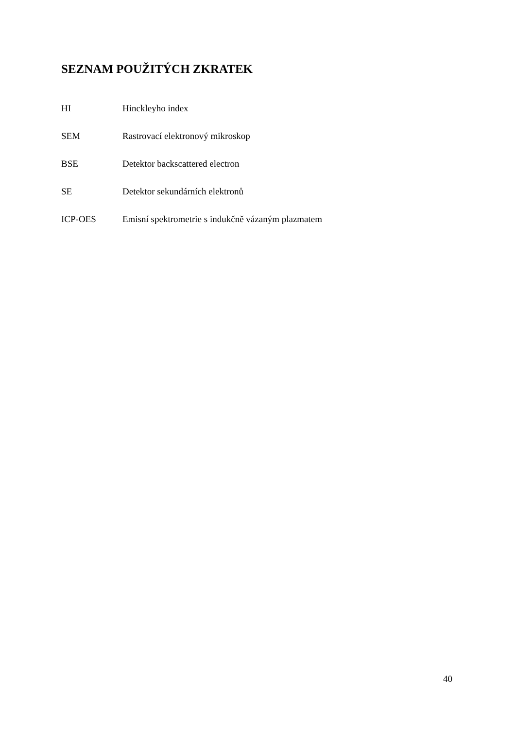SEZNAM POUŽITÝCH ZKRATEK
| HI | Hinckleyho index |
| SEM | Rastrovací elektronový mikroskop |
| BSE | Detektor backscattered electron |
| SE | Detektor sekundárních elektronů |
| ICP-OES | Emisní spektrometrie s indukčně vázaným plazmatem |
40